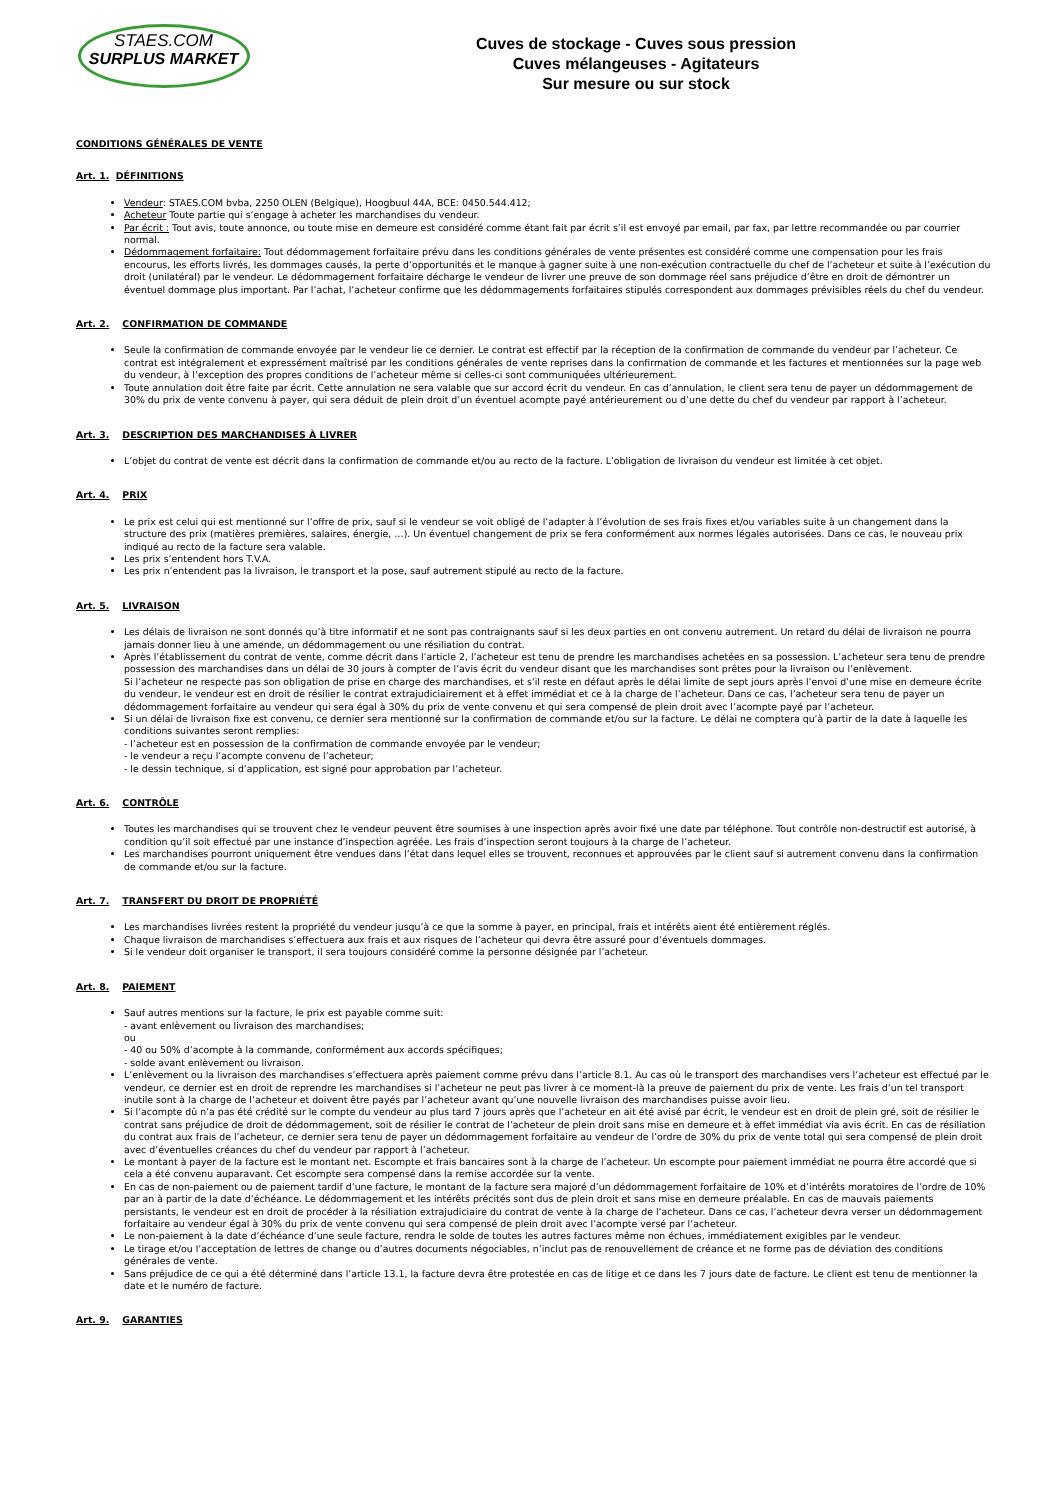STAES.COM
SURPLUS MARKET
Cuves de stockage - Cuves sous pression
Cuves mélangeuses - Agitateurs
Sur mesure ou sur stock
CONDITIONS GÉNÉRALES DE VENTE
Art. 1. DÉFINITIONS
Vendeur: STAES.COM bvba, 2250 OLEN (Belgique), Hoogbuul 44A, BCE: 0450.544.412;
Acheteur Toute partie qui s’engage à acheter les marchandises du vendeur.
Par écrit : Tout avis, toute annonce, ou toute mise en demeure est considéré comme étant fait par écrit s’il est envoyé par email, par fax, par lettre recommandée ou par courrier normal.
Dédommagement forfaitaire: Tout dédommagement forfaitaire prévu dans les conditions générales de vente présentes est considéré comme une compensation pour les frais encourus, les efforts livrés, les dommages causés, la perte d’opportunités et le manque à gagner suite à une non-exécution contractuelle du chef de l’acheteur et suite à l’exécution du droit (unilatéral) par le vendeur. Le dédommagement forfaitaire décharge le vendeur de livrer une preuve de son dommage réel sans préjudice d’être en droit de démontrer un éventuel dommage plus important. Par l’achat, l’acheteur confirme que les dédommagements forfaitaires stipulés correspondent aux dommages prévisibles réels du chef du vendeur.
Art. 2. CONFIRMATION DE COMMANDE
Seule la confirmation de commande envoyée par le vendeur lie ce dernier. Le contrat est effectif par la réception de la confirmation de commande du vendeur par l’acheteur. Ce contrat est intégralement et expressément maîtrisé par les conditions générales de vente reprises dans la confirmation de commande et les factures et mentionnées sur la page web du vendeur, à l’exception des propres conditions de l’acheteur même si celles-ci sont communiquées ultérieurement.
Toute annulation doit être faite par écrit. Cette annulation ne sera valable que sur accord écrit du vendeur. En cas d’annulation, le client sera tenu de payer un dédommagement de 30% du prix de vente convenu à payer, qui sera déduit de plein droit d’un éventuel acompte payé antérieurement ou d’une dette du chef du vendeur par rapport à l’acheteur.
Art. 3. DESCRIPTION DES MARCHANDISES À LIVRER
L’objet du contrat de vente est décrit dans la confirmation de commande et/ou au recto de la facture. L’obligation de livraison du vendeur est limitée à cet objet.
Art. 4. PRIX
Le prix est celui qui est mentionné sur l’offre de prix, sauf si le vendeur se voit obligé de l’adapter à l’évolution de ses frais fixes et/ou variables suite à un changement dans la structure des prix (matières premières, salaires, énergie, …). Un éventuel changement de prix se fera conformément aux normes légales autorisées. Dans ce cas, le nouveau prix indiqué au recto de la facture sera valable.
Les prix s’entendent hors T.V.A.
Les prix n’entendent pas la livraison, le transport et la pose, sauf autrement stipulé au recto de la facture.
Art. 5. LIVRAISON
Les délais de livraison ne sont donnés qu’à titre informatif et ne sont pas contraignants sauf si les deux parties en ont convenu autrement. Un retard du délai de livraison ne pourra jamais donner lieu à une amende, un dédommagement ou une résiliation du contrat.
Après l’établissement du contrat de vente, comme décrit dans l’article 2, l’acheteur est tenu de prendre les marchandises achetées en sa possession. L’acheteur sera tenu de prendre possession des marchandises dans un délai de 30 jours à compter de l’avis écrit du vendeur disant que les marchandises sont prêtes pour la livraison ou l’enlèvement.
Si l’acheteur ne respecte pas son obligation de prise en charge des marchandises, et s’il reste en défaut après le délai limite de sept jours après l’envoi d’une mise en demeure écrite du vendeur, le vendeur est en droit de résilier le contrat extrajudiciairement et à effet immédiat et ce à la charge de l’acheteur. Dans ce cas, l’acheteur sera tenu de payer un dédommagement forfaitaire au vendeur qui sera égal à 30% du prix de vente convenu et qui sera compensé de plein droit avec l’acompte payé par l’acheteur.
Si un délai de livraison fixe est convenu, ce dernier sera mentionné sur la confirmation de commande et/ou sur la facture. Le délai ne comptera qu’à partir de la date à laquelle les conditions suivantes seront remplies:
- l’acheteur est en possession de la confirmation de commande envoyée par le vendeur;
- le vendeur a reçu l’acompte convenu de l’acheteur;
- le dessin technique, si d’application, est signé pour approbation par l’acheteur.
Art. 6. CONTRÔLE
Toutes les marchandises qui se trouvent chez le vendeur peuvent être soumises à une inspection après avoir fixé une date par téléphone. Tout contrôle non-destructif est autorisé, à condition qu’il soit effectué par une instance d’inspection agréée. Les frais d’inspection seront toujours à la charge de l’acheteur.
Les marchandises pourront uniquement être vendues dans l’état dans lequel elles se trouvent, reconnues et approuvées par le client sauf si autrement convenu dans la confirmation de commande et/ou sur la facture.
Art. 7. TRANSFERT DU DROIT DE PROPRIÉTÉ
Les marchandises livrées restent la propriété du vendeur jusqu’à ce que la somme à payer, en principal, frais et intérêts aient été entièrement réglés.
Chaque livraison de marchandises s’effectuera aux frais et aux risques de l’acheteur qui devra être assuré pour d’éventuels dommages.
Si le vendeur doit organiser le transport, il sera toujours considéré comme la personne désignée par l’acheteur.
Art. 8. PAIEMENT
Sauf autres mentions sur la facture, le prix est payable comme suit:
- avant enlèvement ou livraison des marchandises;
ou
- 40 ou 50% d’acompte à la commande, conformément aux accords spécifiques;
- solde avant enlèvement ou livraison.
L’enlèvement ou la livraison des marchandises s’effectuera après paiement comme prévu dans l’article 8.1. Au cas où le transport des marchandises vers l’acheteur est effectué par le vendeur, ce dernier est en droit de reprendre les marchandises si l’acheteur ne peut pas livrer à ce moment-là la preuve de paiement du prix de vente. Les frais d’un tel transport inutile sont à la charge de l’acheteur et doivent être payés par l’acheteur avant qu’une nouvelle livraison des marchandises puisse avoir lieu.
Si l’acompte dû n’a pas été crédité sur le compte du vendeur au plus tard 7 jours après que l’acheteur en ait été avisé par écrit, le vendeur est en droit de plein gré, soit de résilier le contrat sans préjudice de droit de dédommagement, soit de résilier le contrat de l’acheteur de plein droit sans mise en demeure et à effet immédiat via avis écrit. En cas de résiliation du contrat aux frais de l’acheteur, ce dernier sera tenu de payer un dédommagement forfaitaire au vendeur de l’ordre de 30% du prix de vente total qui sera compensé de plein droit avec d’éventuelles créances du chef du vendeur par rapport à l’acheteur.
Le montant à payer de la facture est le montant net. Escompte et frais bancaires sont à la charge de l’acheteur. Un escompte pour paiement immédiat ne pourra être accordé que si cela a été convenu auparavant. Cet escompte sera compensé dans la remise accordée sur la vente.
En cas de non-paiement ou de paiement tardif d’une facture, le montant de la facture sera majoré d’un dédommagement forfaitaire de 10% et d’intérêts moratoires de l’ordre de 10% par an à partir de la date d’échéance. Le dédommagement et les intérêts précités sont dus de plein droit et sans mise en demeure préalable. En cas de mauvais paiements persistants, le vendeur est en droit de procéder à la résiliation extrajudiciaire du contrat de vente à la charge de l’acheteur. Dans ce cas, l’acheteur devra verser un dédommagement forfaitaire au vendeur égal à 30% du prix de vente convenu qui sera compensé de plein droit avec l’acompte versé par l’acheteur.
Le non-paiement à la date d’échéance d’une seule facture, rendra le solde de toutes les autres factures même non échues, immédiatement exigibles par le vendeur.
Le tirage et/ou l’acceptation de lettres de change ou d’autres documents négociables, n’inclut pas de renouvellement de créance et ne forme pas de déviation des conditions générales de vente.
Sans préjudice de ce qui a été déterminé dans l’article 13.1, la facture devra être protestée en cas de litige et ce dans les 7 jours date de facture. Le client est tenu de mentionner la date et le numéro de facture.
Art. 9. GARANTIES